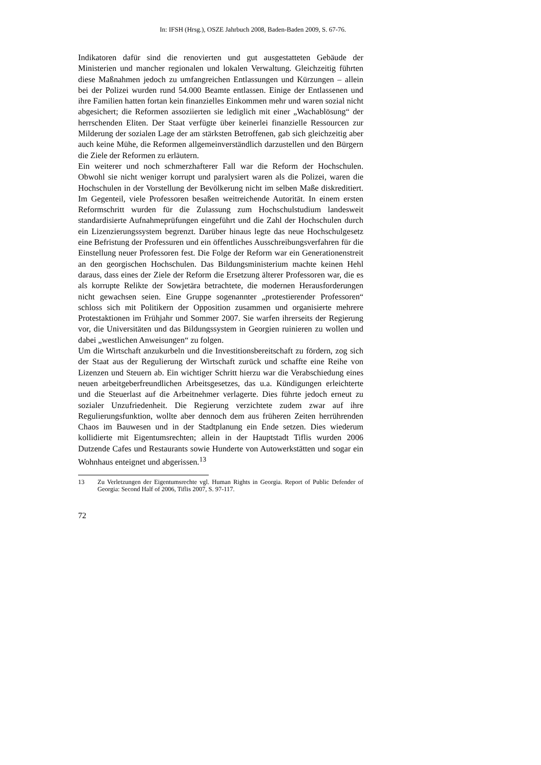In: IFSH (Hrsg.), OSZE Jahrbuch 2008, Baden-Baden 2009, S. 67-76.
Indikatoren dafür sind die renovierten und gut ausgestatteten Gebäude der Ministerien und mancher regionalen und lokalen Verwaltung. Gleichzeitig führten diese Maßnahmen jedoch zu umfangreichen Entlassungen und Kürzungen – allein bei der Polizei wurden rund 54.000 Beamte entlassen. Einige der Entlassenen und ihre Familien hatten fortan kein finanzielles Einkommen mehr und waren sozial nicht abgesichert; die Reformen assoziierten sie lediglich mit einer „Wachablösung“ der herrschenden Eliten. Der Staat verfügte über keinerlei finanzielle Ressourcen zur Milderung der sozialen Lage der am stärksten Betroffenen, gab sich gleichzeitig aber auch keine Mühe, die Reformen allgemeinverständlich darzustellen und den Bürgern die Ziele der Reformen zu erläutern.
Ein weiterer und noch schmerzhafterer Fall war die Reform der Hochschulen. Obwohl sie nicht weniger korrupt und paralysiert waren als die Polizei, waren die Hochschulen in der Vorstellung der Bevölkerung nicht im selben Maße diskreditiert. Im Gegenteil, viele Professoren besaßen weitreichende Autorität. In einem ersten Reformschritt wurden für die Zulassung zum Hochschulstudium landesweit standardisierte Aufnahmeprüfungen eingeführt und die Zahl der Hochschulen durch ein Lizenzierungssystem begrenzt. Darüber hinaus legte das neue Hochschulgesetz eine Befristung der Professuren und ein öffentliches Ausschreibungsverfahren für die Einstellung neuer Professoren fest. Die Folge der Reform war ein Generationenstreit an den georgischen Hochschulen. Das Bildungsministerium machte keinen Hehl daraus, dass eines der Ziele der Reform die Ersetzung älterer Professoren war, die es als korrupte Relikte der Sowjetära betrachtete, die modernen Herausforderungen nicht gewachsen seien. Eine Gruppe sogenannter „protestierender Professoren“ schloss sich mit Politikern der Opposition zusammen und organisierte mehrere Protestaktionen im Frühjahr und Sommer 2007. Sie warfen ihrerseits der Regierung vor, die Universitäten und das Bildungssystem in Georgien ruinieren zu wollen und dabei „westlichen Anweisungen“ zu folgen.
Um die Wirtschaft anzukurbeln und die Investitionsbereitschaft zu fördern, zog sich der Staat aus der Regulierung der Wirtschaft zurück und schaffte eine Reihe von Lizenzen und Steuern ab. Ein wichtiger Schritt hierzu war die Verabschiedung eines neuen arbeitgeberfreundlichen Arbeitsgesetzes, das u.a. Kündigungen erleichterte und die Steuerlast auf die Arbeitnehmer verlagerte. Dies führte jedoch erneut zu sozialer Unzufriedenheit. Die Regierung verzichtete zudem zwar auf ihre Regulierungsfunktion, wollte aber dennoch dem aus früheren Zeiten herrührenden Chaos im Bauwesen und in der Stadtplanung ein Ende setzen. Dies wiederum kollidierte mit Eigentumsrechten; allein in der Hauptstadt Tiflis wurden 2006 Dutzende Cafes und Restaurants sowie Hunderte von Autowerkstätten und sogar ein Wohnhaus enteignet und abgerissen.<sup>13</sup>
13 Zu Verletzungen der Eigentumsrechte vgl. Human Rights in Georgia. Report of Public Defender of Georgia: Second Half of 2006, Tiflis 2007, S. 97-117.
72